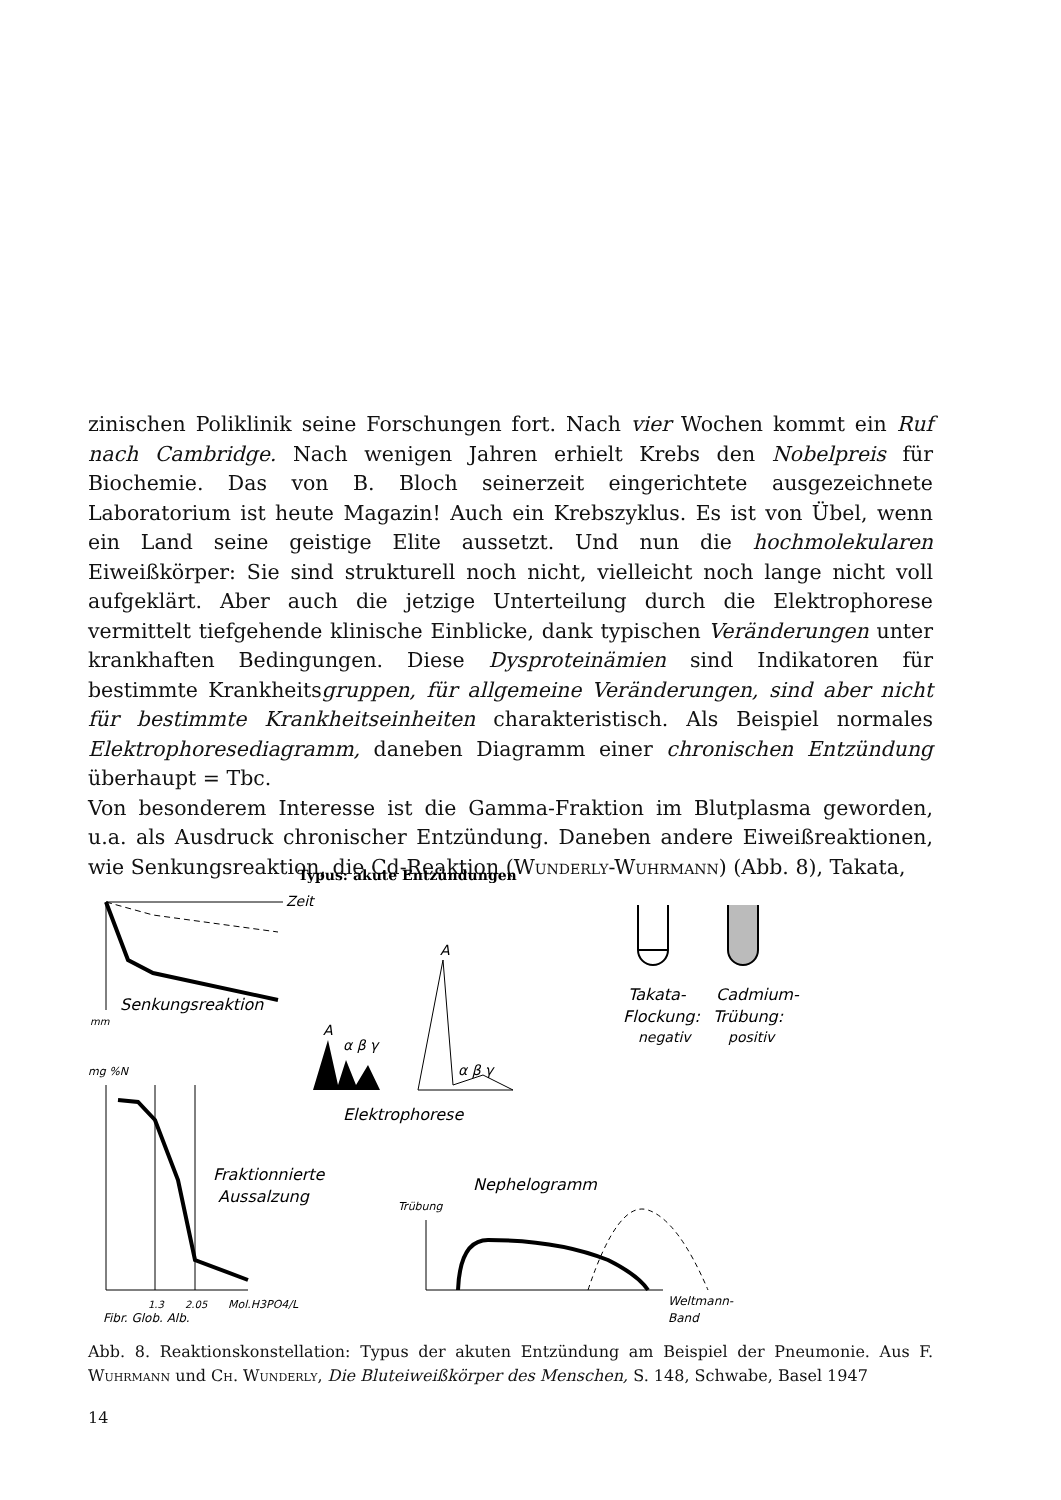zinischen Poliklinik seine Forschungen fort. Nach vier Wochen kommt ein Ruf nach Cambridge. Nach wenigen Jahren erhielt Krebs den Nobelpreis für Biochemie. Das von B. Bloch seinerzeit eingerichtete ausgezeichnete Laboratorium ist heute Magazin! Auch ein Krebszyklus. Es ist von Übel, wenn ein Land seine geistige Elite aussetzt. Und nun die hochmolekularen Eiweißkörper: Sie sind strukturell noch nicht, vielleicht noch lange nicht voll aufgeklärt. Aber auch die jetzige Unterteilung durch die Elektrophorese vermittelt tiefgehende klinische Einblicke, dank typischen Veränderungen unter krankhaften Bedingungen. Diese Dysproteinämien sind Indikatoren für bestimmte Krankheitsgruppen, für allgemeine Veränderungen, sind aber nicht für bestimmte Krankheitseinheiten charakteristisch. Als Beispiel normales Elektrophoresediagramm, daneben Diagramm einer chronischen Entzündung überhaupt = Tbc.
Von besonderem Interesse ist die Gamma-Fraktion im Blutplasma geworden, u.a. als Ausdruck chronischer Entzündung. Daneben andere Eiweißreaktionen, wie Senkungsreaktion, die Cd-Reaktion (Wunderly-Wuhrmann) (Abb. 8), Takata,
Typus: akute Entzündungen
Zeit
Senkungsreaktion
mm
Takata-
Cadmium-
Flockung:
Trübung:
negativ
positiv
A
α β γ
A
α β γ
Elektrophorese
mg %N
Fraktionnierte
Aussalzung
1.3
2.05
Mol.H3PO4/L
Fibr. Glob. Alb.
Nephelogramm
Trübung
Weltmann-
Band
Abb. 8. Reaktionskonstellation: Typus der akuten Entzündung am Beispiel der Pneumonie. Aus F. Wuhrmann und Ch. Wunderly, Die Bluteiweißkörper des Menschen, S. 148, Schwabe, Basel 1947
14